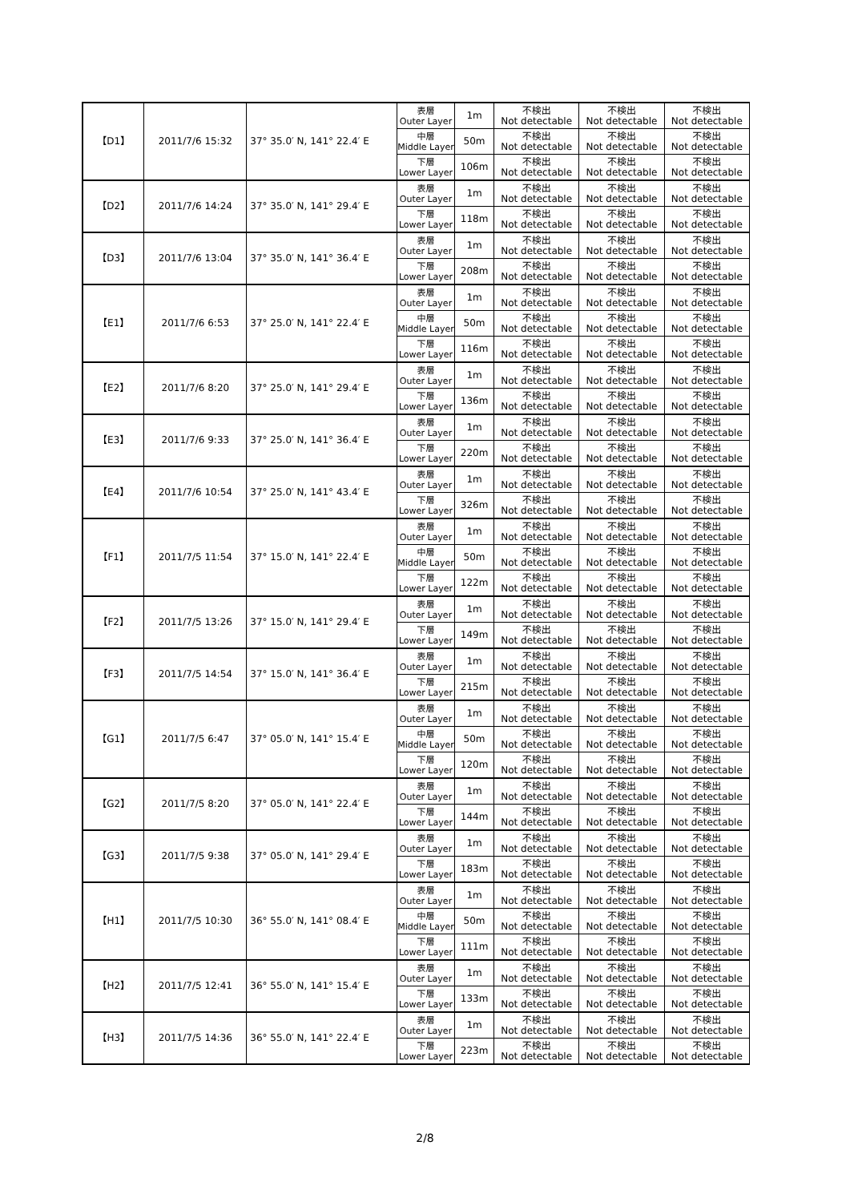| 【D1】 | 2011/7/6 15:32 | 37° 35.0′ N, 141° 22.4′ E | 表層 Outer Layer | 1m | 不検出 Not detectable | 不検出 Not detectable | 不検出 Not detectable |
| | | | 中層 Middle Layer | 50m | 不検出 Not detectable | 不検出 Not detectable | 不検出 Not detectable |
| | | | 下層 Lower Layer | 106m | 不検出 Not detectable | 不検出 Not detectable | 不検出 Not detectable |
| 【D2】 | 2011/7/6 14:24 | 37° 35.0′ N, 141° 29.4′ E | 表層 Outer Layer | 1m | 不検出 Not detectable | 不検出 Not detectable | 不検出 Not detectable |
| | | | 下層 Lower Layer | 118m | 不検出 Not detectable | 不検出 Not detectable | 不検出 Not detectable |
| 【D3】 | 2011/7/6 13:04 | 37° 35.0′ N, 141° 36.4′ E | 表層 Outer Layer | 1m | 不検出 Not detectable | 不検出 Not detectable | 不検出 Not detectable |
| | | | 下層 Lower Layer | 208m | 不検出 Not detectable | 不検出 Not detectable | 不検出 Not detectable |
| 【E1】 | 2011/7/6 6:53 | 37° 25.0′ N, 141° 22.4′ E | 表層 Outer Layer | 1m | 不検出 Not detectable | 不検出 Not detectable | 不検出 Not detectable |
| | | | 中層 Middle Layer | 50m | 不検出 Not detectable | 不検出 Not detectable | 不検出 Not detectable |
| | | | 下層 Lower Layer | 116m | 不検出 Not detectable | 不検出 Not detectable | 不検出 Not detectable |
| 【E2】 | 2011/7/6 8:20 | 37° 25.0′ N, 141° 29.4′ E | 表層 Outer Layer | 1m | 不検出 Not detectable | 不検出 Not detectable | 不検出 Not detectable |
| | | | 下層 Lower Layer | 136m | 不検出 Not detectable | 不検出 Not detectable | 不検出 Not detectable |
| 【E3】 | 2011/7/6 9:33 | 37° 25.0′ N, 141° 36.4′ E | 表層 Outer Layer | 1m | 不検出 Not detectable | 不検出 Not detectable | 不検出 Not detectable |
| | | | 下層 Lower Layer | 220m | 不検出 Not detectable | 不検出 Not detectable | 不検出 Not detectable |
| 【E4】 | 2011/7/6 10:54 | 37° 25.0′ N, 141° 43.4′ E | 表層 Outer Layer | 1m | 不検出 Not detectable | 不検出 Not detectable | 不検出 Not detectable |
| | | | 下層 Lower Layer | 326m | 不検出 Not detectable | 不検出 Not detectable | 不検出 Not detectable |
| 【F1】 | 2011/7/5 11:54 | 37° 15.0′ N, 141° 22.4′ E | 表層 Outer Layer | 1m | 不検出 Not detectable | 不検出 Not detectable | 不検出 Not detectable |
| | | | 中層 Middle Layer | 50m | 不検出 Not detectable | 不検出 Not detectable | 不検出 Not detectable |
| | | | 下層 Lower Layer | 122m | 不検出 Not detectable | 不検出 Not detectable | 不検出 Not detectable |
| 【F2】 | 2011/7/5 13:26 | 37° 15.0′ N, 141° 29.4′ E | 表層 Outer Layer | 1m | 不検出 Not detectable | 不検出 Not detectable | 不検出 Not detectable |
| | | | 下層 Lower Layer | 149m | 不検出 Not detectable | 不検出 Not detectable | 不検出 Not detectable |
| 【F3】 | 2011/7/5 14:54 | 37° 15.0′ N, 141° 36.4′ E | 表層 Outer Layer | 1m | 不検出 Not detectable | 不検出 Not detectable | 不検出 Not detectable |
| | | | 下層 Lower Layer | 215m | 不検出 Not detectable | 不検出 Not detectable | 不検出 Not detectable |
| 【G1】 | 2011/7/5 6:47 | 37° 05.0′ N, 141° 15.4′ E | 表層 Outer Layer | 1m | 不検出 Not detectable | 不検出 Not detectable | 不検出 Not detectable |
| | | | 中層 Middle Layer | 50m | 不検出 Not detectable | 不検出 Not detectable | 不検出 Not detectable |
| | | | 下層 Lower Layer | 120m | 不検出 Not detectable | 不検出 Not detectable | 不検出 Not detectable |
| 【G2】 | 2011/7/5 8:20 | 37° 05.0′ N, 141° 22.4′ E | 表層 Outer Layer | 1m | 不検出 Not detectable | 不検出 Not detectable | 不検出 Not detectable |
| | | | 下層 Lower Layer | 144m | 不検出 Not detectable | 不検出 Not detectable | 不検出 Not detectable |
| 【G3】 | 2011/7/5 9:38 | 37° 05.0′ N, 141° 29.4′ E | 表層 Outer Layer | 1m | 不検出 Not detectable | 不検出 Not detectable | 不検出 Not detectable |
| | | | 下層 Lower Layer | 183m | 不検出 Not detectable | 不検出 Not detectable | 不検出 Not detectable |
| 【H1】 | 2011/7/5 10:30 | 36° 55.0′ N, 141° 08.4′ E | 表層 Outer Layer | 1m | 不検出 Not detectable | 不検出 Not detectable | 不検出 Not detectable |
| | | | 中層 Middle Layer | 50m | 不検出 Not detectable | 不検出 Not detectable | 不検出 Not detectable |
| | | | 下層 Lower Layer | 111m | 不検出 Not detectable | 不検出 Not detectable | 不検出 Not detectable |
| 【H2】 | 2011/7/5 12:41 | 36° 55.0′ N, 141° 15.4′ E | 表層 Outer Layer | 1m | 不検出 Not detectable | 不検出 Not detectable | 不検出 Not detectable |
| | | | 下層 Lower Layer | 133m | 不検出 Not detectable | 不検出 Not detectable | 不検出 Not detectable |
| 【H3】 | 2011/7/5 14:36 | 36° 55.0′ N, 141° 22.4′ E | 表層 Outer Layer | 1m | 不検出 Not detectable | 不検出 Not detectable | 不検出 Not detectable |
| | | | 下層 Lower Layer | 223m | 不検出 Not detectable | 不検出 Not detectable | 不検出 Not detectable |
2/8